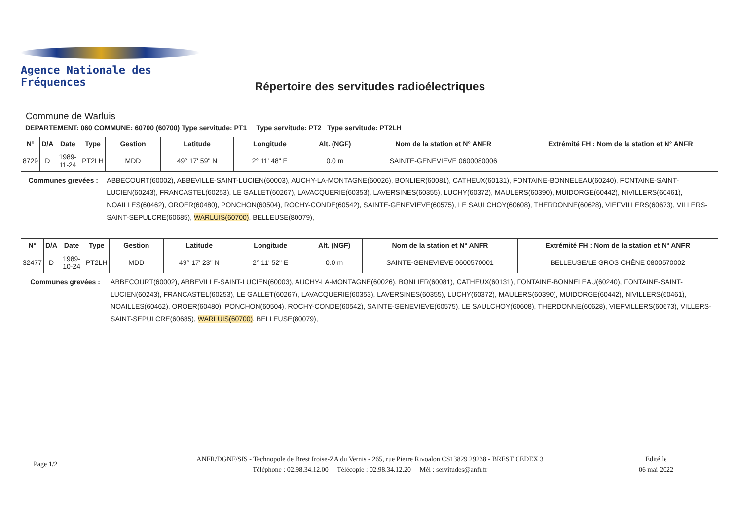Agence Nationale des Fréquences
Répertoire des servitudes radioélectriques
Commune de Warluis
DEPARTEMENT: 060 COMMUNE: 60700 (60700) Type servitude: PT1 Type servitude: PT2 Type servitude: PT2LH
| N° | D/A | Date | Type | Gestion | Latitude | Longitude | Alt. (NGF) | Nom de la station et N° ANFR | Extrémité FH : Nom de la station et N° ANFR |
| --- | --- | --- | --- | --- | --- | --- | --- | --- | --- |
| 8729 | D | 1989-11-24 | PT2LH | MDD | 49° 17' 59" N | 2° 11' 48" E | 0.0 m | SAINTE-GENEVIEVE 0600080006 | |
| Communes grevées : | | | | ABBECOURT(60002), ABBEVILLE-SAINT-LUCIEN(60003), AUCHY-LA-MONTAGNE(60026), BONLIER(60081), CATHEUX(60131), FONTAINE-BONNELEAU(60240), FONTAINE-SAINT-LUCIEN(60243), FRANCASTEL(60253), LE GALLET(60267), LAVACQUERIE(60353), LAVERSINES(60355), LUCHY(60372), MAULERS(60390), MUIDORGE(60442), NIVILLERS(60461), NOAILLES(60462), OROER(60480), PONCHON(60504), ROCHY-CONDE(60542), SAINTE-GENEVIEVE(60575), LE SAULCHOY(60608), THERDONNE(60628), VIEFVILLERS(60673), VILLERS-SAINT-SEPULCRE(60685), WARLUIS(60700) , BELLEUSE(80079), | | | | | |
| N° | D/A | Date | Type | Gestion | Latitude | Longitude | Alt. (NGF) | Nom de la station et N° ANFR | Extrémité FH : Nom de la station et N° ANFR |
| --- | --- | --- | --- | --- | --- | --- | --- | --- | --- |
| 32477 | D | 1989-10-24 | PT2LH | MDD | 49° 17' 23" N | 2° 11' 52" E | 0.0 m | SAINTE-GENEVIEVE 0600570001 | BELLEUSE/LE GROS CHÊNE 0800570002 |
| Communes grevées : | | | | ABBECOURT(60002), ABBEVILLE-SAINT-LUCIEN(60003), AUCHY-LA-MONTAGNE(60026), BONLIER(60081), CATHEUX(60131), FONTAINE-BONNELEAU(60240), FONTAINE-SAINT-LUCIEN(60243), FRANCASTEL(60253), LE GALLET(60267), LAVACQUERIE(60353), LAVERSINES(60355), LUCHY(60372), MAULERS(60390), MUIDORGE(60442), NIVILLERS(60461), NOAILLES(60462), OROER(60480), PONCHON(60504), ROCHY-CONDE(60542), SAINTE-GENEVIEVE(60575), LE SAULCHOY(60608), THERDONNE(60628), VIEFVILLERS(60673), VILLERS-SAINT-SEPULCRE(60685), WARLUIS(60700) , BELLEUSE(80079), | | | | | |
Page 1/2
ANFR/DGNF/SIS - Technopole de Brest Iroise-ZA du Vernis - 265, rue Pierre Rivoalon CS13829 29238 - BREST CEDEX 3
Téléphone : 02.98.34.12.00 Télécopie : 02.98.34.12.20 Mél : servitudes@anfr.fr
Edité le
06 mai 2022